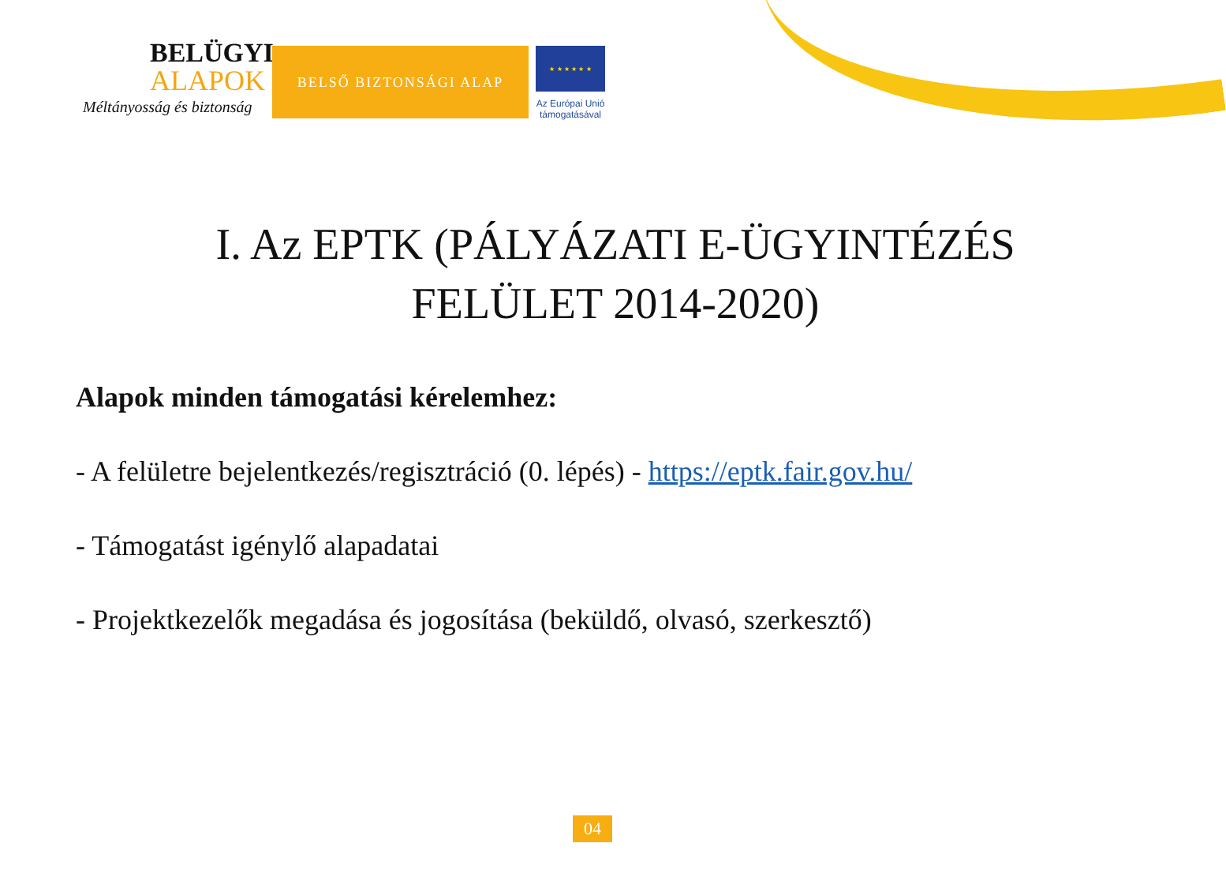BELÜGYI
ALAPOK
Méltányosság és biztonság
BELSŐ BIZTONSÁGI ALAP
★ ★ ★ ★ ★ ★
Az Európai Unió
támogatásával
I. Az EPTK (PÁLYÁZATI E-ÜGYINTÉZÉS
FELÜLET 2014-2020)
Alapok minden támogatási kérelemhez:
- A felületre bejelentkezés/regisztráció (0. lépés) - https://eptk.fair.gov.hu/
- Támogatást igénylő alapadatai
- Projektkezelők megadása és jogosítása (beküldő, olvasó, szerkesztő)
04